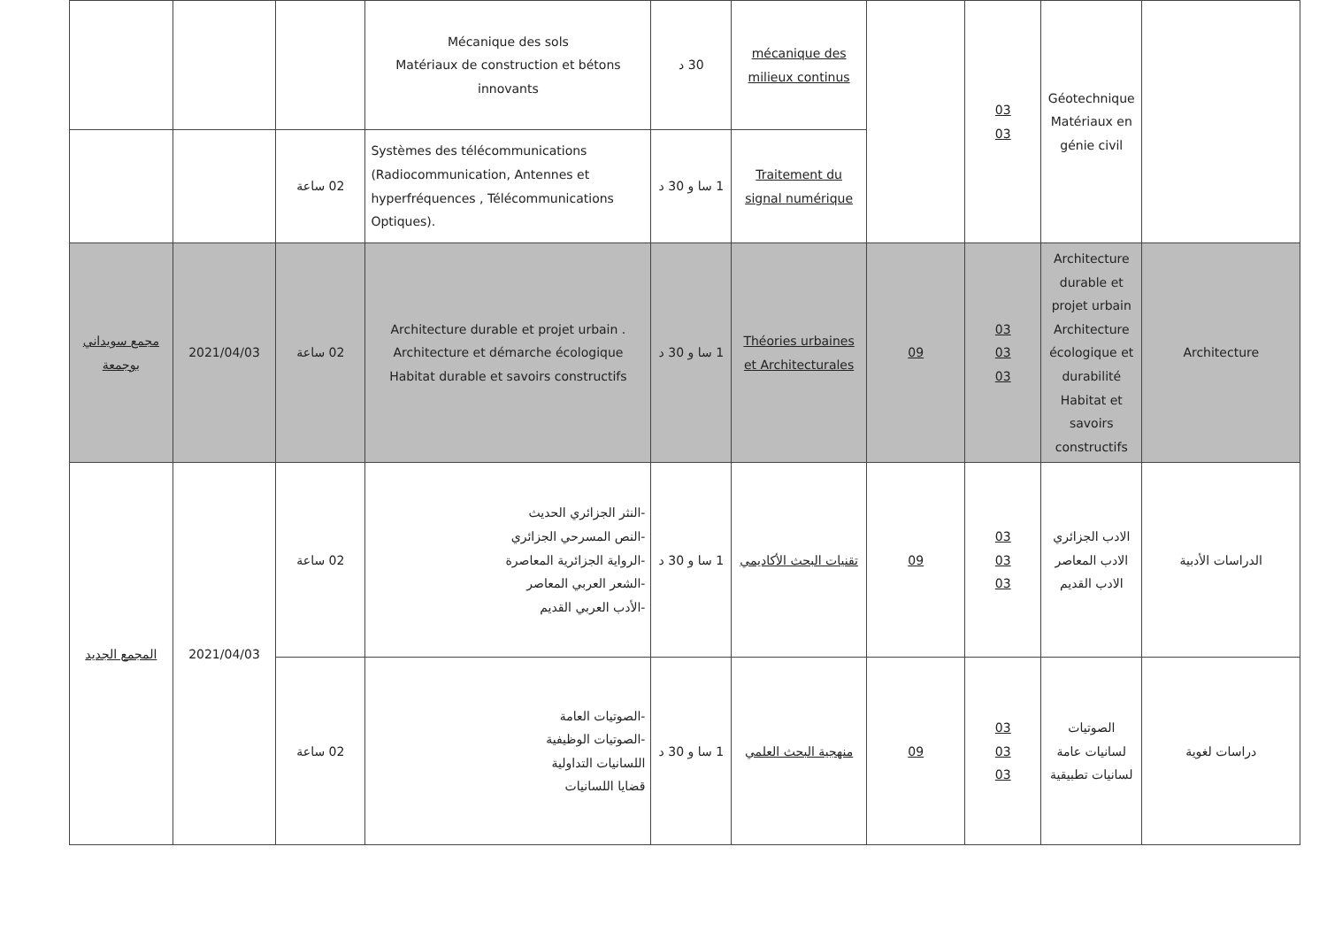| | Géotechnique Matériaux en génie civil | 03 03 | | mécanique des milieux continus | 30 د | Mécanique des sols Matériaux de construction et bétons innovants | | | |
| | | | | Traitement du signal numérique | 1 سا و 30 د | Systèmes des télécommunications (Radiocommunication, Antennes et hyperfréquences , Télécommunications Optiques). | 02 ساعة | | |
| Architecture | Architecture durable et projet urbain Architecture écologique et durabilité Habitat et savoirs constructifs | 03 03 03 | 09 | Théories urbaines et Architecturales | 1 سا و 30 د | Architecture durable et projet urbain . Architecture et démarche écologique Habitat durable et savoirs constructifs | 02 ساعة | 2021/04/03 | مجمع سويداني بوجمعة |
| الدراسات الأدبية | الادب الجزائري الادب المعاصر الادب القديم | 03 03 03 | 09 | تقنيات البحث الأكاديمي | 1 سا و 30 د | -النثر الجزائري الحديث -النص المسرحي الجزائري -الرواية الجزائرية المعاصرة -الشعر العربي المعاصر -الأدب العربي القديم | 02 ساعة | 2021/04/03 | المجمع الجديد |
| دراسات لغوية | الصوتيات لسانيات عامة لسانيات تطبيقية | 03 03 03 | 09 | منهجية البحث العلمي | 1 سا و 30 د | -الصوتيات العامة -الصوتيات الوظيفية اللسانيات التداولية قضايا اللسانيات | 02 ساعة | | |